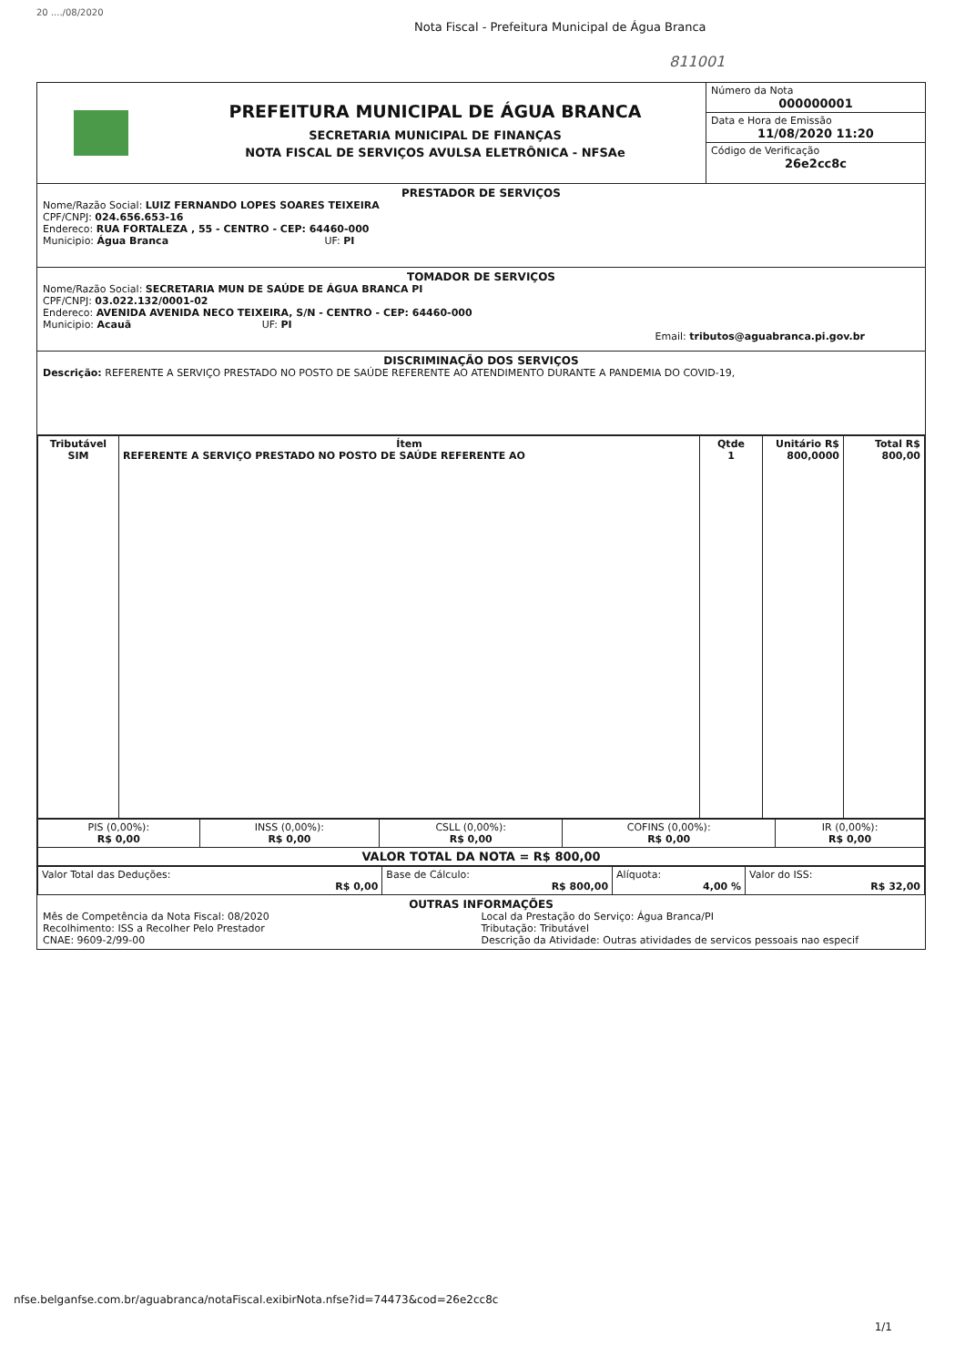20 ..../08/2020
Nota Fiscal - Prefeitura Municipal de Água Branca
811001
PREFEITURA MUNICIPAL DE ÁGUA BRANCA
SECRETARIA MUNICIPAL DE FINANÇAS
NOTA FISCAL DE SERVIÇOS AVULSA ELETRÔNICA - NFSAe
Número da Nota
000000001
Data e Hora de Emissão
11/08/2020 11:20
Código de Verificação
26e2cc8c
PRESTADOR DE SERVIÇOS
Nome/Razão Social: LUIZ FERNANDO LOPES SOARES TEIXEIRA
CPF/CNPJ: 024.656.653-16
Endereco: RUA FORTALEZA , 55 - CENTRO - CEP: 64460-000
Municipio: Água Branca UF: PI
TOMADOR DE SERVIÇOS
Nome/Razão Social: SECRETARIA MUN DE SAÚDE DE ÁGUA BRANCA PI
CPF/CNPJ: 03.022.132/0001-02
Endereco: AVENIDA AVENIDA NECO TEIXEIRA, S/N - CENTRO - CEP: 64460-000
Municipio: Acauã UF: PI
Email: tributos@aguabranca.pi.gov.br
DISCRIMINAÇÃO DOS SERVIÇOS
Descrição: REFERENTE A SERVIÇO PRESTADO NO POSTO DE SAÚDE REFERENTE AO ATENDIMENTO DURANTE A PANDEMIA DO COVID-19,
| Tributável SIM | Ítem REFERENTE A SERVIÇO PRESTADO NO POSTO DE SAÚDE REFERENTE AO | Qtde 1 | Unitário R$ 800,0000 | Total R$ 800,00 |
| PIS (0,00%): R$ 0,00 | INSS (0,00%): R$ 0,00 | CSLL (0,00%): R$ 0,00 | COFINS (0,00%): R$ 0,00 | IR (0,00%): R$ 0,00 |
| VALOR TOTAL DA NOTA = R$ 800,00 | | | | |
| Valor Total das Deduções: R$ 0,00 | Base de Cálculo: R$ 800,00 | Alíquota: 4,00 % | Valor do ISS: R$ 32,00 |
OUTRAS INFORMAÇÕES
Mês de Competência da Nota Fiscal: 08/2020
Recolhimento: ISS a Recolher Pelo Prestador
CNAE: 9609-2/99-00
Local da Prestação do Serviço: Água Branca/PI
Tributação: Tributável
Descrição da Atividade: Outras atividades de servicos pessoais nao especif
nfse.belganfse.com.br/aguabranca/notaFiscal.exibirNota.nfse?id=74473&cod=26e2cc8c
1/1